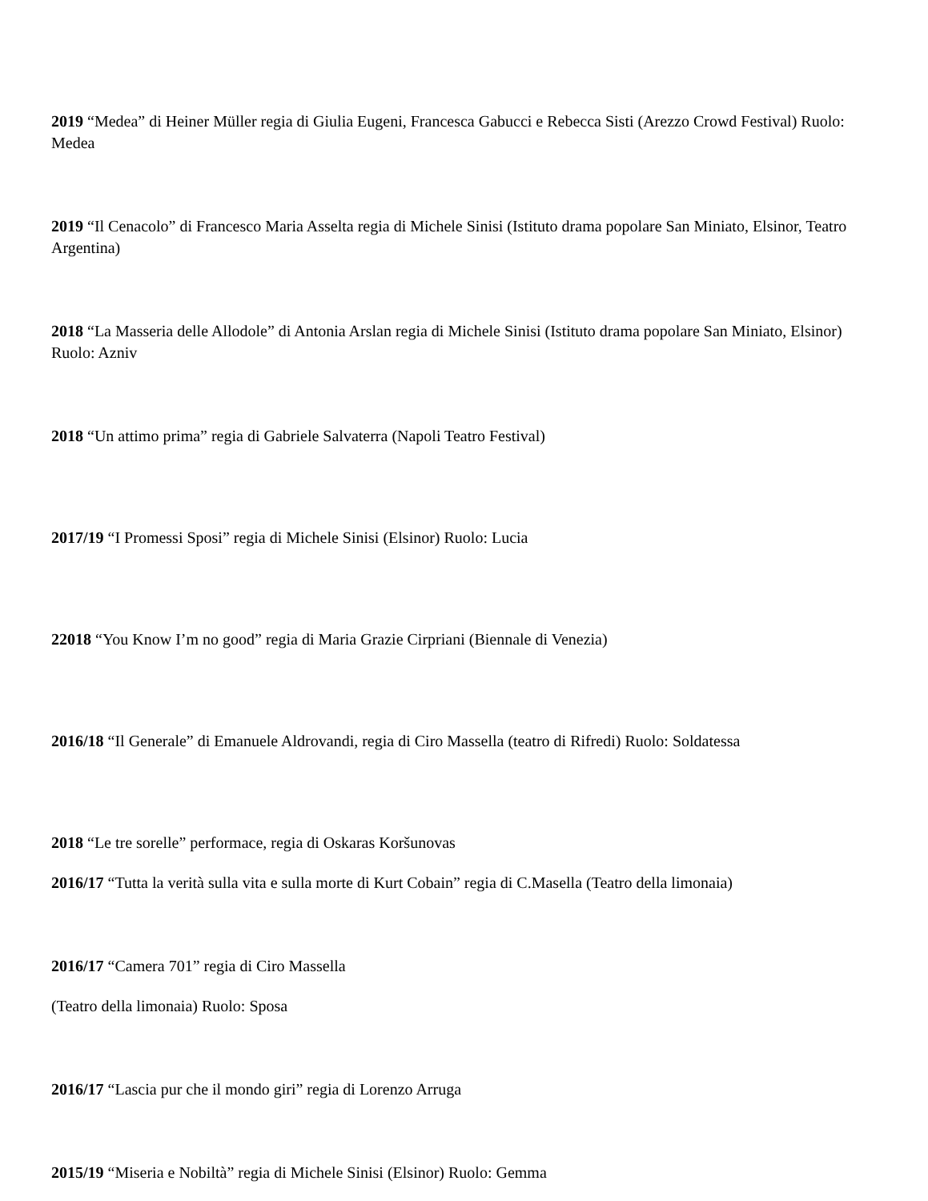2019 “Medea” di Heiner Müller regia di Giulia Eugeni, Francesca Gabucci e Rebecca Sisti (Arezzo Crowd Festival) Ruolo: Medea
2019 “Il Cenacolo” di Francesco Maria Asselta regia di Michele Sinisi (Istituto drama popolare San Miniato, Elsinor, Teatro Argentina)
2018 “La Masseria delle Allodole” di Antonia Arslan regia di Michele Sinisi (Istituto drama popolare San Miniato, Elsinor) Ruolo: Azniv
2018 “Un attimo prima” regia di Gabriele Salvaterra (Napoli Teatro Festival)
2017/19 “I Promessi Sposi” regia di Michele Sinisi (Elsinor) Ruolo: Lucia
22018 “You Know I’m no good” regia di Maria Grazie Cirpriani (Biennale di Venezia)
2016/18 “Il Generale” di Emanuele Aldrovandi, regia di Ciro Massella (teatro di Rifredi) Ruolo: Soldatessa
2018 “Le tre sorelle” performace, regia di Oskaras Koršunovas
2016/17 “Tutta la verità sulla vita e sulla morte di Kurt Cobain” regia di C.Masella (Teatro della limonaia)
2016/17 “Camera 701” regia di Ciro Massella
(Teatro della limonaia) Ruolo: Sposa
2016/17 “Lascia pur che il mondo giri” regia di Lorenzo Arruga
2015/19 “Miseria e Nobiltà” regia di Michele Sinisi (Elsinor) Ruolo: Gemma